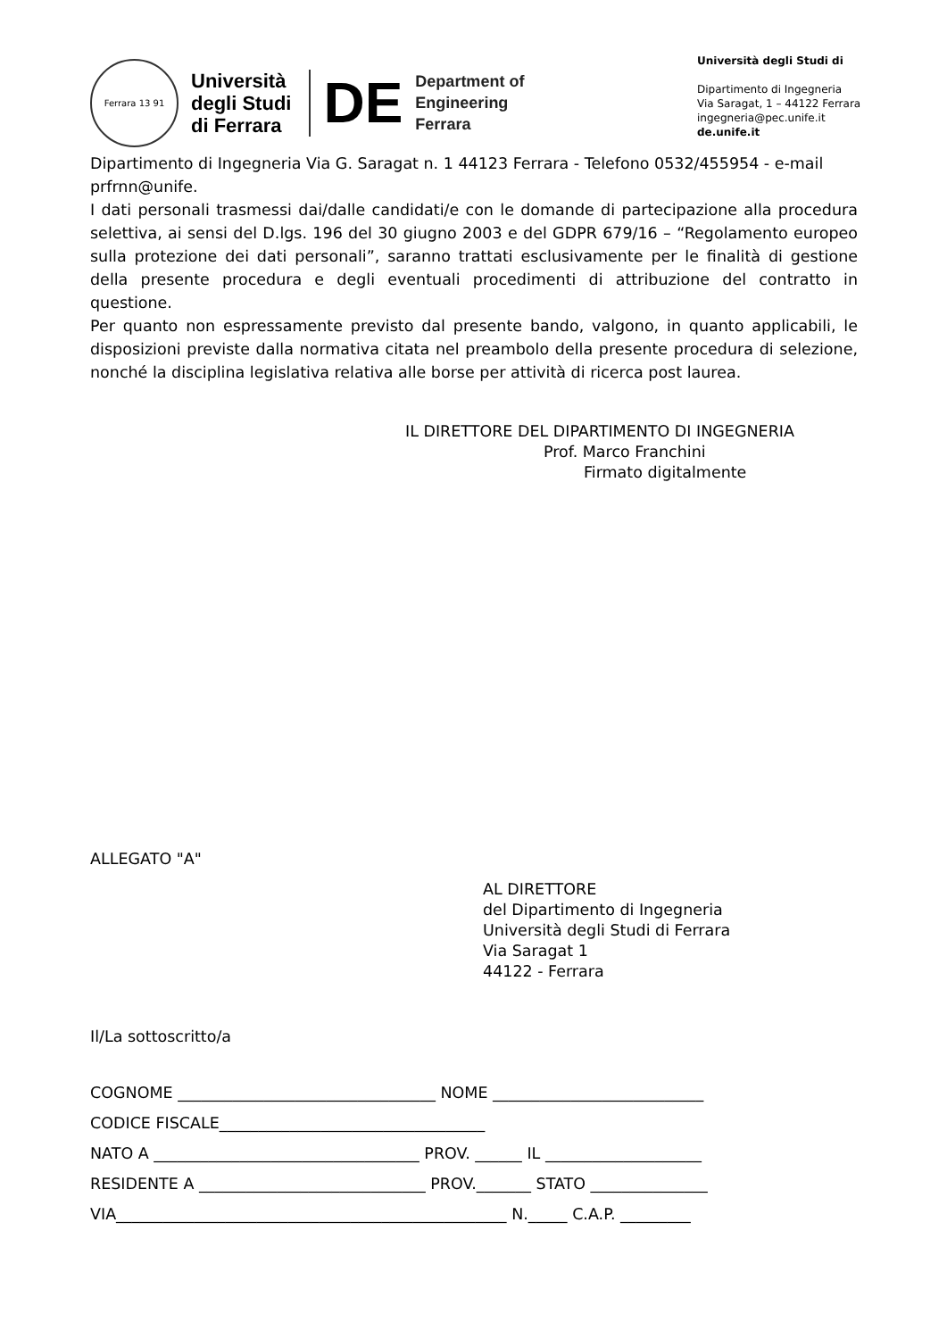Ferrara 13 91
Università
degli Studi
di Ferrara
DE
Department of
Engineering
Ferrara
Università degli Studi di
Dipartimento di Ingegneria
Via Saragat, 1 – 44122 Ferrara
ingegneria@pec.unife.it
de.unife.it
Dipartimento di Ingegneria Via G. Saragat n. 1 44123 Ferrara - Telefono 0532/455954 - e-mail prfrnn@unife.
I dati personali trasmessi dai/dalle candidati/e con le domande di partecipazione alla procedura selettiva, ai sensi del D.lgs. 196 del 30 giugno 2003 e del GDPR 679/16 – “Regolamento europeo sulla protezione dei dati personali”, saranno trattati esclusivamente per le finalità di gestione della presente procedura e degli eventuali procedimenti di attribuzione del contratto in questione.
Per quanto non espressamente previsto dal presente bando, valgono, in quanto applicabili, le disposizioni previste dalla normativa citata nel preambolo della presente procedura di selezione, nonché la disciplina legislativa relativa alle borse per attività di ricerca post laurea.
IL DIRETTORE DEL DIPARTIMENTO DI INGEGNERIA
Prof. Marco Franchini
Firmato digitalmente
ALLEGATO "A"
AL DIRETTORE
del Dipartimento di Ingegneria
Università degli Studi di Ferrara
Via Saragat 1
44122 - Ferrara
Il/La sottoscritto/a
COGNOME _________________________________ NOME ___________________________
CODICE FISCALE__________________________________
NATO A __________________________________ PROV. ______ IL ____________________
RESIDENTE A _____________________________ PROV._______ STATO _______________
VIA__________________________________________________ N._____ C.A.P. _________